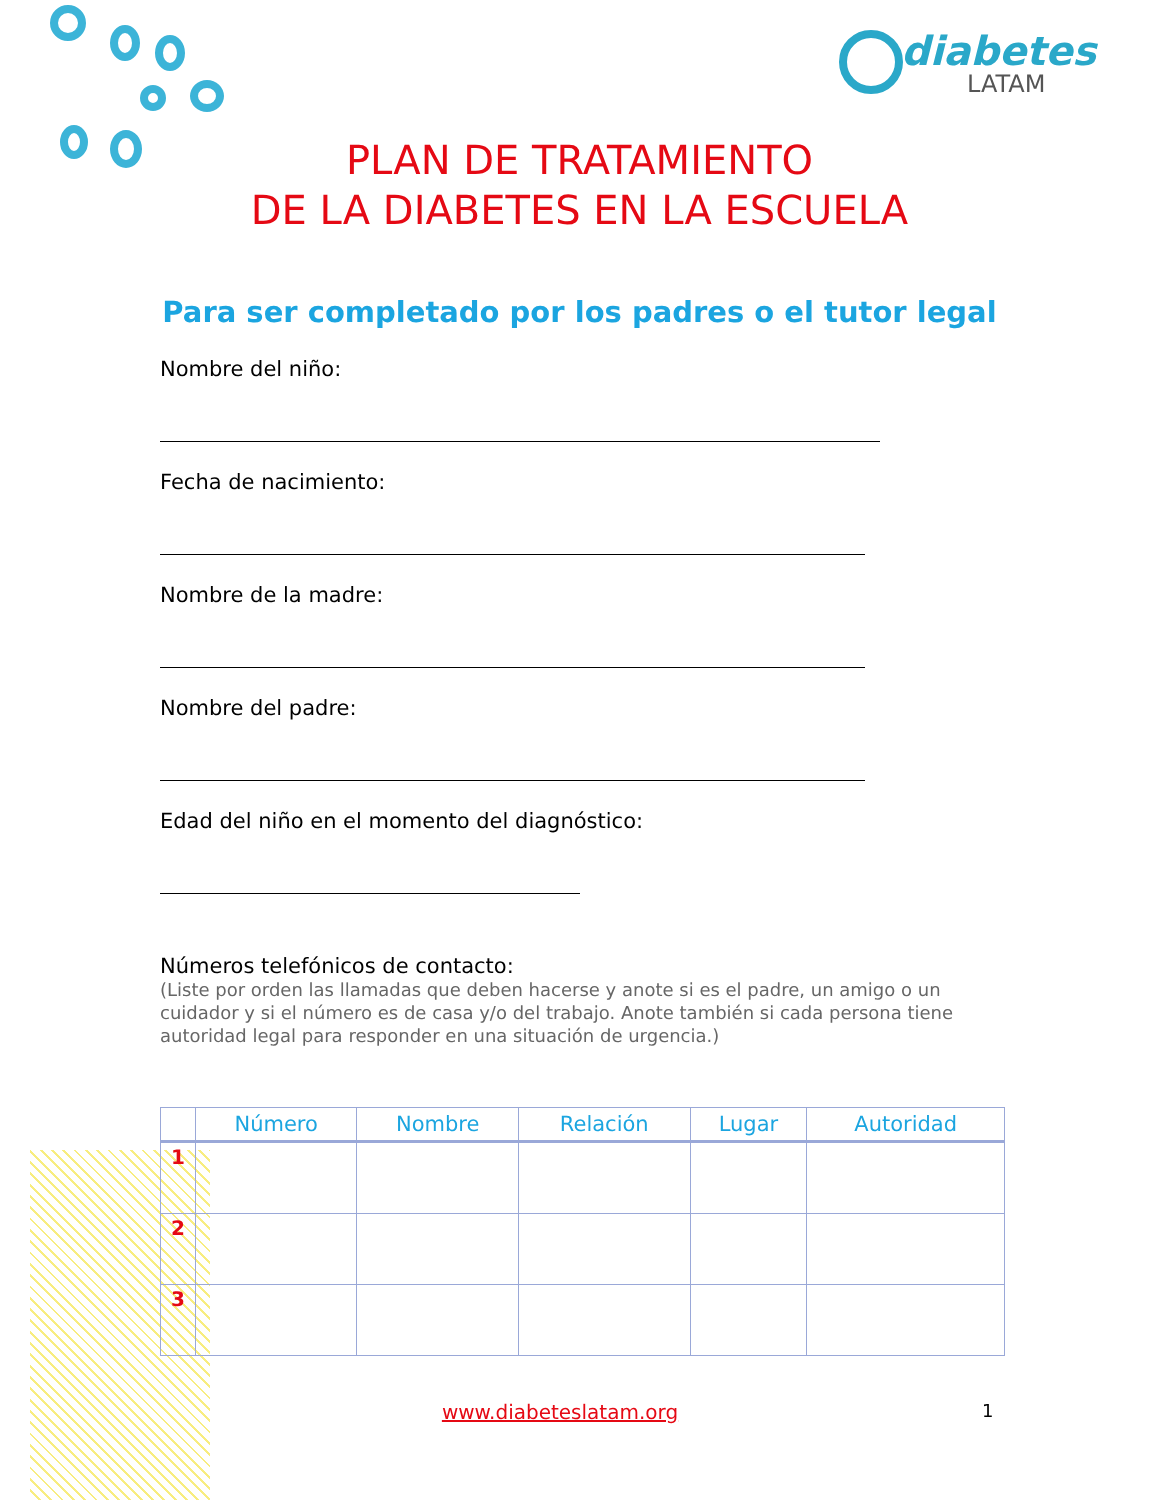diabetes
LATAM
PLAN DE TRATAMIENTO
DE LA DIABETES EN LA ESCUELA
Para ser completado por los padres o el tutor legal
Nombre del niño:
Fecha de nacimiento:
Nombre de la madre:
Nombre del padre:
Edad del niño en el momento del diagnóstico:
Números telefónicos de contacto:
(Liste por orden las llamadas que deben hacerse y anote si es el padre, un amigo o un cuidador y si el número es de casa y/o del trabajo. Anote también si cada persona tiene autoridad legal para responder en una situación de urgencia.)
| | Número | Nombre | Relación | Lugar | Autoridad |
| --- | --- | --- | --- | --- | --- |
| 1 | | | | | |
| 2 | | | | | |
| 3 | | | | | |
www.diabeteslatam.org 1